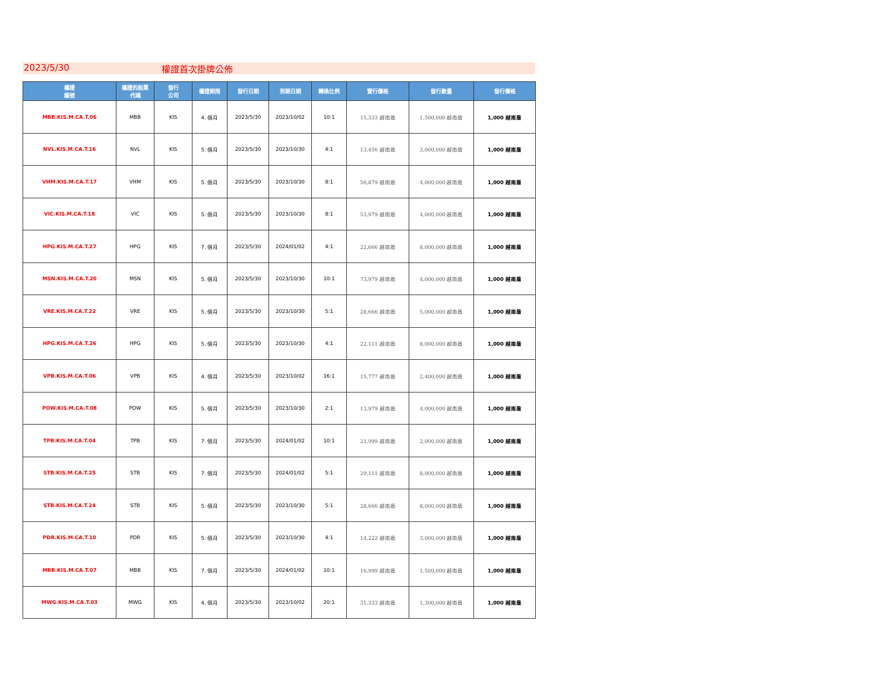2023/5/30 權證首次掛牌公佈
| 權證 編號 | 權證的股票 代碼 | 發行 公司 | 權證期限 | 發行日期 | 到期日期 | 轉換比例 | 實行價格 | 發行數量 | 發行價格 |
| --- | --- | --- | --- | --- | --- | --- | --- | --- | --- |
| MBB.KIS.M.CA.T.06 | MBB | KIS | 4. 個月 | 2023/5/30 | 2023/10/02 | 10:1 | 15,333 越南盾 | 1,500,000 越南盾 | 1,000 越南盾 |
| NVL.KIS.M.CA.T.16 | NVL | KIS | 5. 個月 | 2023/5/30 | 2023/10/30 | 4:1 | 13,456 越南盾 | 3,000,000 越南盾 | 1,000 越南盾 |
| VHM.KIS.M.CA.T.17 | VHM | KIS | 5. 個月 | 2023/5/30 | 2023/10/30 | 8:1 | 56,879 越南盾 | 4,000,000 越南盾 | 1,000 越南盾 |
| VIC.KIS.M.CA.T.18 | VIC | KIS | 5. 個月 | 2023/5/30 | 2023/10/30 | 8:1 | 53,979 越南盾 | 4,000,000 越南盾 | 1,000 越南盾 |
| HPG.KIS.M.CA.T.27 | HPG | KIS | 7. 個月 | 2023/5/30 | 2024/01/02 | 4:1 | 22,666 越南盾 | 8,000,000 越南盾 | 1,000 越南盾 |
| MSN.KIS.M.CA.T.20 | MSN | KIS | 5. 個月 | 2023/5/30 | 2023/10/30 | 10:1 | 73,979 越南盾 | 4,000,000 越南盾 | 1,000 越南盾 |
| VRE.KIS.M.CA.T.22 | VRE | KIS | 5. 個月 | 2023/5/30 | 2023/10/30 | 5:1 | 28,666 越南盾 | 5,000,000 越南盾 | 1,000 越南盾 |
| HPG.KIS.M.CA.T.26 | HPG | KIS | 5. 個月 | 2023/5/30 | 2023/10/30 | 4:1 | 22,111 越南盾 | 8,000,000 越南盾 | 1,000 越南盾 |
| VPB.KIS.M.CA.T.06 | VPB | KIS | 4. 個月 | 2023/5/30 | 2023/10/02 | 16:1 | 15,777 越南盾 | 2,400,000 越南盾 | 1,000 越南盾 |
| POW.KIS.M.CA.T.08 | POW | KIS | 5. 個月 | 2023/5/30 | 2023/10/30 | 2:1 | 13,979 越南盾 | 4,000,000 越南盾 | 1,000 越南盾 |
| TPB.KIS.M.CA.T.04 | TPB | KIS | 7. 個月 | 2023/5/30 | 2024/01/02 | 10:1 | 21,999 越南盾 | 2,000,000 越南盾 | 1,000 越南盾 |
| STB.KIS.M.CA.T.25 | STB | KIS | 7. 個月 | 2023/5/30 | 2024/01/02 | 5:1 | 29,111 越南盾 | 8,000,000 越南盾 | 1,000 越南盾 |
| STB.KIS.M.CA.T.24 | STB | KIS | 5. 個月 | 2023/5/30 | 2023/10/30 | 5:1 | 28,666 越南盾 | 8,000,000 越南盾 | 1,000 越南盾 |
| PDR.KIS.M.CA.T.10 | PDR | KIS | 5. 個月 | 2023/5/30 | 2023/10/30 | 4:1 | 14,222 越南盾 | 3,000,000 越南盾 | 1,000 越南盾 |
| MBB.KIS.M.CA.T.07 | MBB | KIS | 7. 個月 | 2023/5/30 | 2024/01/02 | 10:1 | 16,999 越南盾 | 1,500,000 越南盾 | 1,000 越南盾 |
| MWG.KIS.M.CA.T.03 | MWG | KIS | 4. 個月 | 2023/5/30 | 2023/10/02 | 20:1 | 31,333 越南盾 | 1,300,000 越南盾 | 1,000 越南盾 |